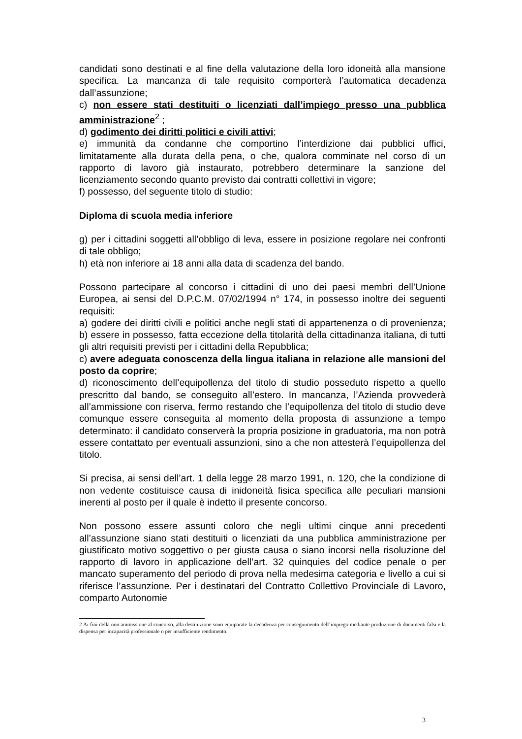candidati sono destinati e al fine della valutazione della loro idoneità alla mansione specifica. La mancanza di tale requisito comporterà l’automatica decadenza dall’assunzione;
c) non essere stati destituiti o licenziati dall’impiego presso una pubblica amministrazione<sup>2</sup> ;
d) godimento dei diritti politici e civili attivi;
e) immunità da condanne che comportino l’interdizione dai pubblici uffici, limitatamente alla durata della pena, o che, qualora comminate nel corso di un rapporto di lavoro già instaurato, potrebbero determinare la sanzione del licenziamento secondo quanto previsto dai contratti collettivi in vigore;
f) possesso, del seguente titolo di studio:
Diploma di scuola media inferiore
g) per i cittadini soggetti all’obbligo di leva, essere in posizione regolare nei confronti di tale obbligo;
h) età non inferiore ai 18 anni alla data di scadenza del bando.
Possono partecipare al concorso i cittadini di uno dei paesi membri dell’Unione Europea, ai sensi del D.P.C.M. 07/02/1994 n° 174, in possesso inoltre dei seguenti requisiti:
a) godere dei diritti civili e politici anche negli stati di appartenenza o di provenienza; b) essere in possesso, fatta eccezione della titolarità della cittadinanza italiana, di tutti gli altri requisiti previsti per i cittadini della Repubblica;
c) avere adeguata conoscenza della lingua italiana in relazione alle mansioni del posto da coprire;
d) riconoscimento dell’equipollenza del titolo di studio posseduto rispetto a quello prescritto dal bando, se conseguito all’estero. In mancanza, l’Azienda provvederà all’ammissione con riserva, fermo restando che l’equipollenza del titolo di studio deve comunque essere conseguita al momento della proposta di assunzione a tempo determinato: il candidato conserverà la propria posizione in graduatoria, ma non potrà essere contattato per eventuali assunzioni, sino a che non attesterà l’equipollenza del titolo.
Si precisa, ai sensi dell’art. 1 della legge 28 marzo 1991, n. 120, che la condizione di non vedente costituisce causa di inidoneità fisica specifica alle peculiari mansioni inerenti al posto per il quale è indetto il presente concorso.
Non possono essere assunti coloro che negli ultimi cinque anni precedenti all’assunzione siano stati destituiti o licenziati da una pubblica amministrazione per giustificato motivo soggettivo o per giusta causa o siano incorsi nella risoluzione del rapporto di lavoro in applicazione dell’art. 32 quinquies del codice penale o per mancato superamento del periodo di prova nella medesima categoria e livello a cui si riferisce l’assunzione. Per i destinatari del Contratto Collettivo Provinciale di Lavoro, comparto Autonomie
2 Ai fini della non ammissione al concorso, alla destituzione sono equiparate la decadenza per conseguimento dell’impiego mediante produzione di documenti falsi e la dispensa per incapacità professionale o per insufficiente rendimento.
3